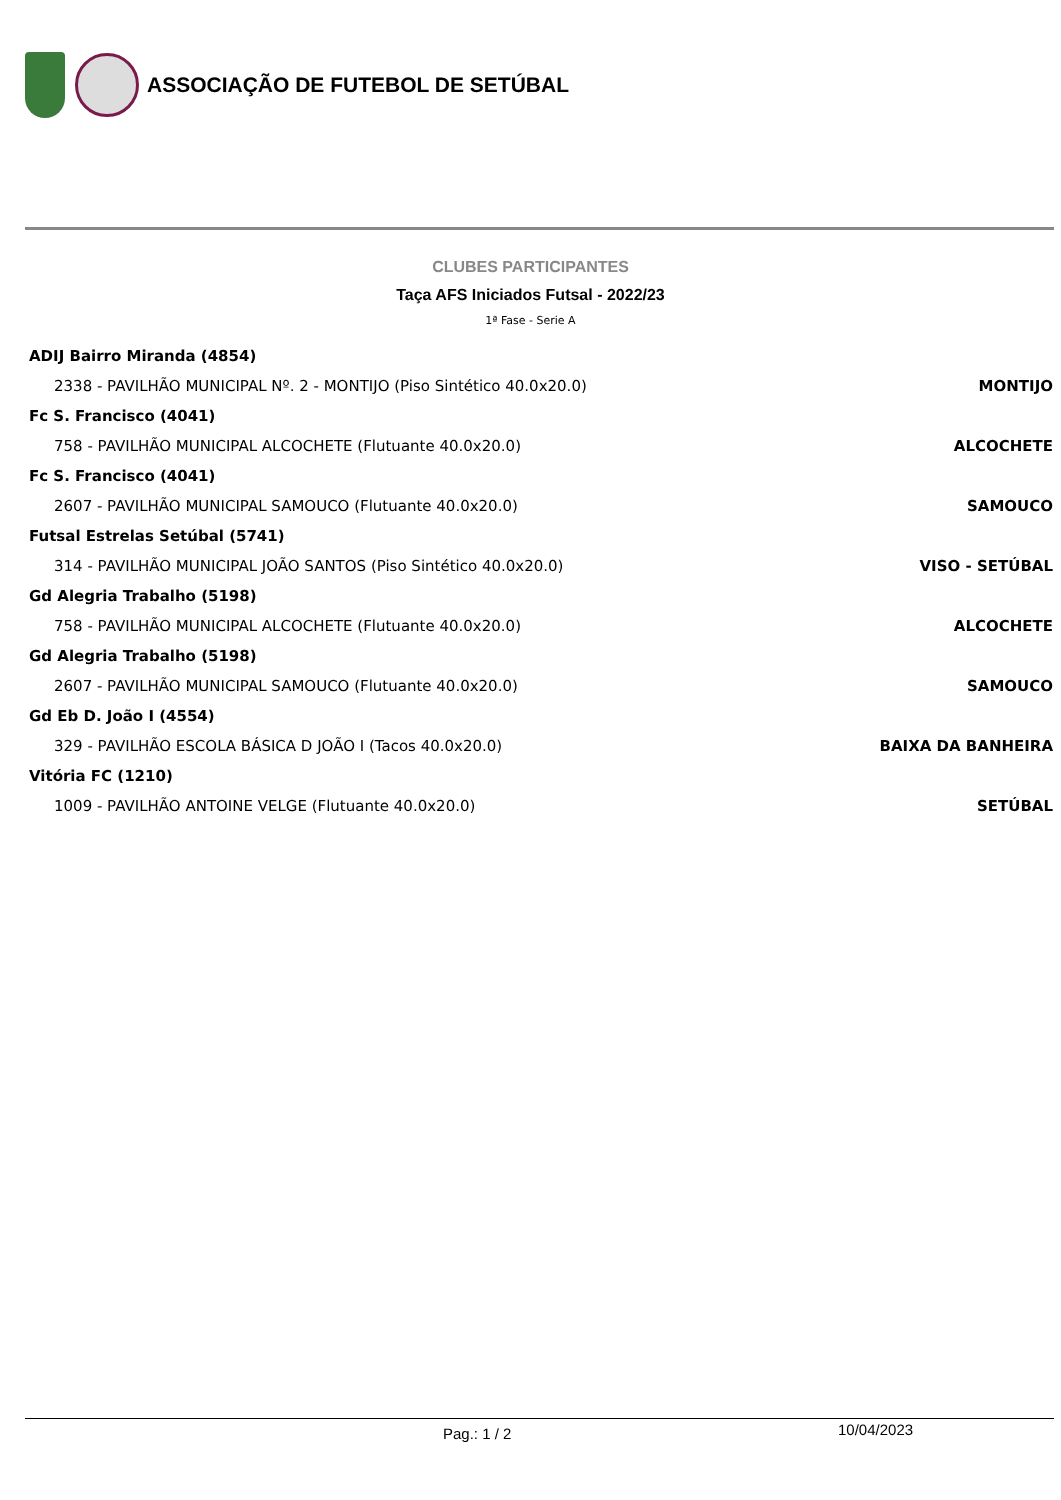ASSOCIAÇÃO DE FUTEBOL DE SETÚBAL
CLUBES PARTICIPANTES
Taça AFS Iniciados Futsal - 2022/23
1ª Fase - Serie A
ADIJ Bairro Miranda (4854)
2338 - PAVILHÃO MUNICIPAL Nº. 2 - MONTIJO (Piso Sintético 40.0x20.0) MONTIJO
Fc S. Francisco (4041)
758 - PAVILHÃO MUNICIPAL ALCOCHETE (Flutuante 40.0x20.0) ALCOCHETE
Fc S. Francisco (4041)
2607 - PAVILHÃO MUNICIPAL SAMOUCO (Flutuante 40.0x20.0) SAMOUCO
Futsal Estrelas Setúbal (5741)
314 - PAVILHÃO MUNICIPAL JOÃO SANTOS (Piso Sintético 40.0x20.0) VISO - SETÚBAL
Gd Alegria Trabalho (5198)
758 - PAVILHÃO MUNICIPAL ALCOCHETE (Flutuante 40.0x20.0) ALCOCHETE
Gd Alegria Trabalho (5198)
2607 - PAVILHÃO MUNICIPAL SAMOUCO (Flutuante 40.0x20.0) SAMOUCO
Gd Eb D. João I (4554)
329 - PAVILHÃO ESCOLA BÁSICA D JOÃO I (Tacos 40.0x20.0) BAIXA DA BANHEIRA
Vitória FC (1210)
1009 - PAVILHÃO ANTOINE VELGE (Flutuante 40.0x20.0) SETÚBAL
Pag.: 1 / 2 10/04/2023